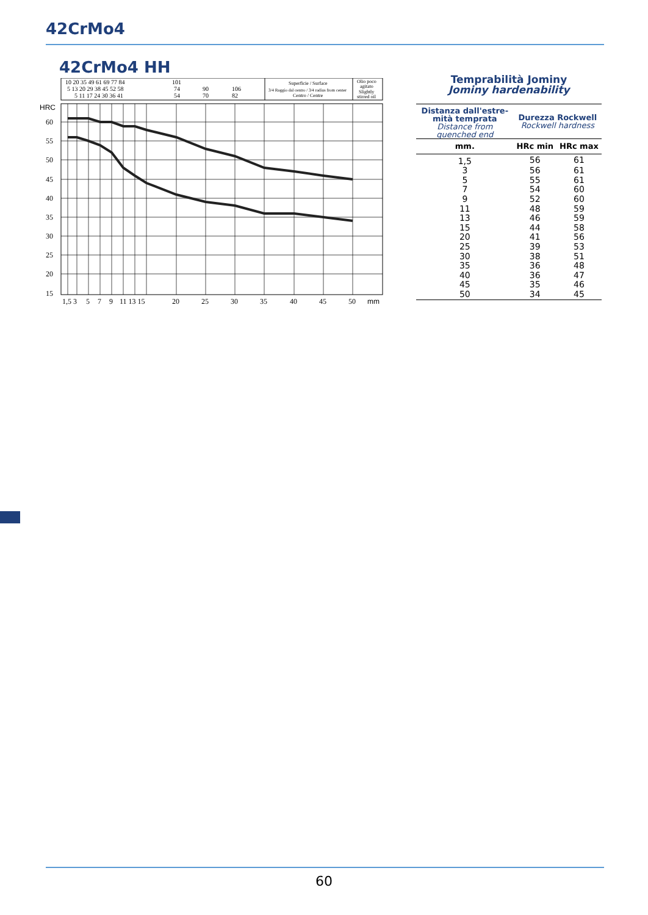42CrMo4
42CrMo4 HH
10 20 35 49 61 69 77 84
101
5 13 20 29 38 45 52 58
74
90
106
5 11 17 24 30 36 41
54
70
82
Superficie / Surface
3/4 Raggio dal centro / 3/4 radius from center
Centro / Centre
Olio poco
agitato
Slightly
stirred oil
HRC
60
55
50
45
40
35
30
25
20
15
1,5 3
5
7
9
11 13 15
20
25
30
35
40
45
50
mm
Temprabilità Jominy
Jominy hardenability
| Distanza dall'estre- mità temprata Distance from quenched end | Durezza Rockwell Rockwell hardness | |
| --- | --- | --- |
| mm. | HRc min | HRc max |
| 1,5 | 56 | 61 |
| 3 | 56 | 61 |
| 5 | 55 | 61 |
| 7 | 54 | 60 |
| 9 | 52 | 60 |
| 11 | 48 | 59 |
| 13 | 46 | 59 |
| 15 | 44 | 58 |
| 20 | 41 | 56 |
| 25 | 39 | 53 |
| 30 | 38 | 51 |
| 35 | 36 | 48 |
| 40 | 36 | 47 |
| 45 | 35 | 46 |
| 50 | 34 | 45 |
60